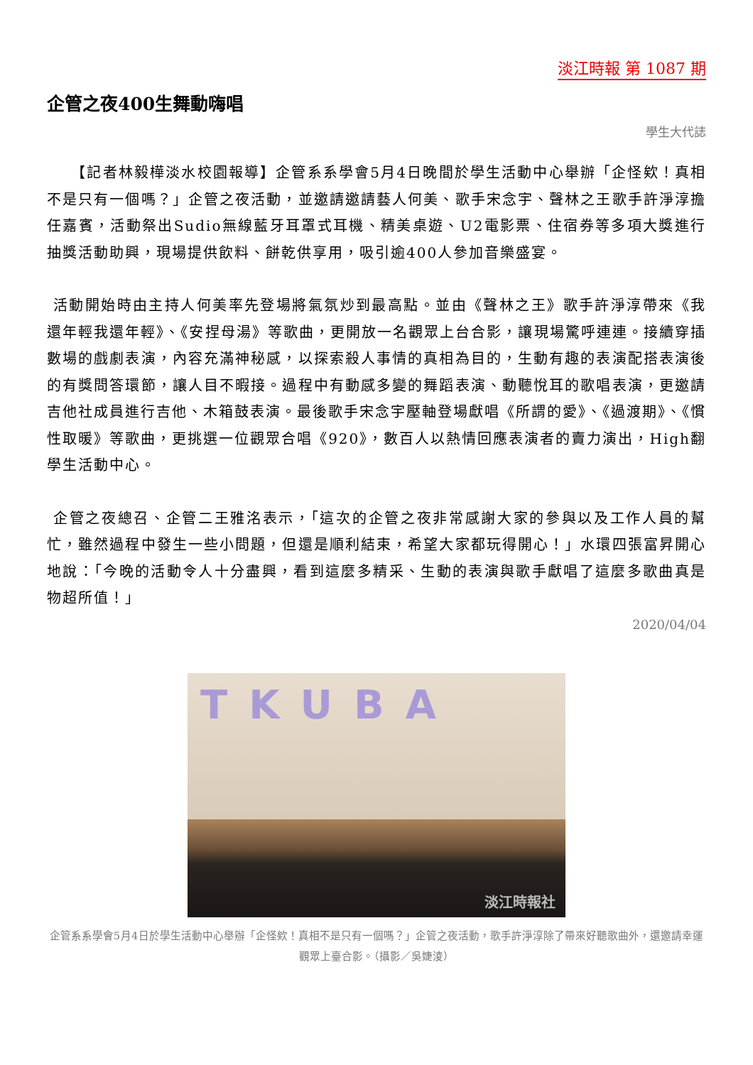淡江時報 第 1087 期
企管之夜400生舞動嗨唱
學生大代誌
　　【記者林毅樺淡水校園報導】企管系系學會5月4日晚間於學生活動中心舉辦「企怪欸！真相不是只有一個嗎？」企管之夜活動，並邀請邀請藝人何美、歌手宋念宇、聲林之王歌手許淨淳擔任嘉賓，活動祭出Sudio無線藍牙耳罩式耳機、精美桌遊、U2電影票、住宿券等多項大獎進行抽獎活動助興，現場提供飲料、餅乾供享用，吸引逾400人參加音樂盛宴。
活動開始時由主持人何美率先登場將氣氛炒到最高點。並由《聲林之王》歌手許淨淳帶來《我還年輕我還年輕》、《安捏母湯》等歌曲，更開放一名觀眾上台合影，讓現場驚呼連連。接續穿插數場的戲劇表演，內容充滿神秘感，以探索殺人事情的真相為目的，生動有趣的表演配搭表演後的有獎問答環節，讓人目不暇接。過程中有動感多變的舞蹈表演、動聽悅耳的歌唱表演，更邀請吉他社成員進行吉他、木箱鼓表演。最後歌手宋念宇壓軸登場獻唱《所謂的愛》、《過渡期》、《慣性取暖》等歌曲，更挑選一位觀眾合唱《920》，數百人以熱情回應表演者的賣力演出，High翻學生活動中心。
企管之夜總召、企管二王雅洺表示，「這次的企管之夜非常感謝大家的參與以及工作人員的幫忙，雖然過程中發生一些小問題，但還是順利結束，希望大家都玩得開心！」水環四張富昇開心地說：「今晚的活動令人十分盡興，看到這麼多精采、生動的表演與歌手獻唱了這麼多歌曲真是物超所值！」
2020/04/04
TKUBA
淡江時報社
企管系系學會5月4日於學生活動中心舉辦「企怪欸！真相不是只有一個嗎？」企管之夜活動，歌手許淨淳除了帶來好聽歌曲外，還邀請幸運觀眾上臺合影。（攝影／吳婕淩）